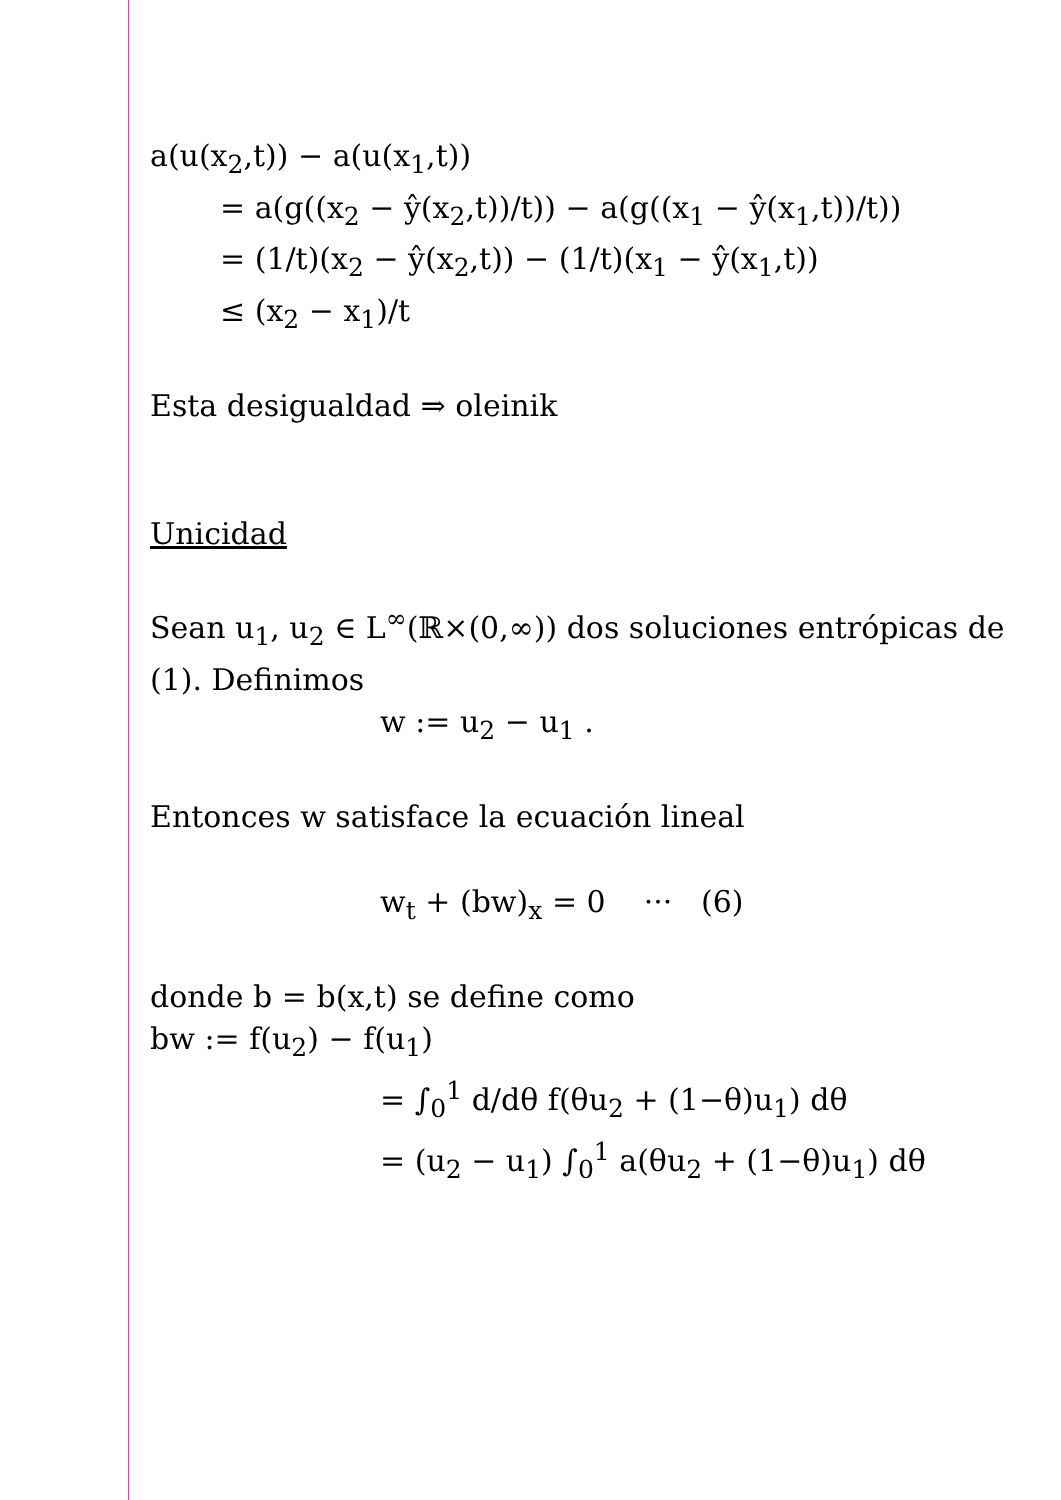a(u(x<sub>2</sub>,t)) − a(u(x<sub>1</sub>,t))
= a(g((x<sub>2</sub> − ŷ(x<sub>2</sub>,t))/t)) − a(g((x<sub>1</sub> − ŷ(x<sub>1</sub>,t))/t))
= (1/t)(x<sub>2</sub> − ŷ(x<sub>2</sub>,t)) − (1/t)(x<sub>1</sub> − ŷ(x<sub>1</sub>,t))
≤ (x<sub>2</sub> − x<sub>1</sub>)/t
Esta desigualdad ⇒ oleinik
Unicidad
Sean u<sub>1</sub>, u<sub>2</sub> ∈ L<sup>∞</sup>(ℝ×(0,∞)) dos soluciones entrópicas de (1). Definimos
w := u<sub>2</sub> − u<sub>1</sub> .
Entonces w satisface la ecuación lineal
w<sub>t</sub> + (bw)<sub>x</sub> = 0 ··· (6)
donde b = b(x,t) se define como
bw := f(u<sub>2</sub>) − f(u<sub>1</sub>)
= ∫<sub>0</sub><sup>1</sup> d/dθ f(θu<sub>2</sub> + (1−θ)u<sub>1</sub>) dθ
= (u<sub>2</sub> − u<sub>1</sub>) ∫<sub>0</sub><sup>1</sup> a(θu<sub>2</sub> + (1−θ)u<sub>1</sub>) dθ